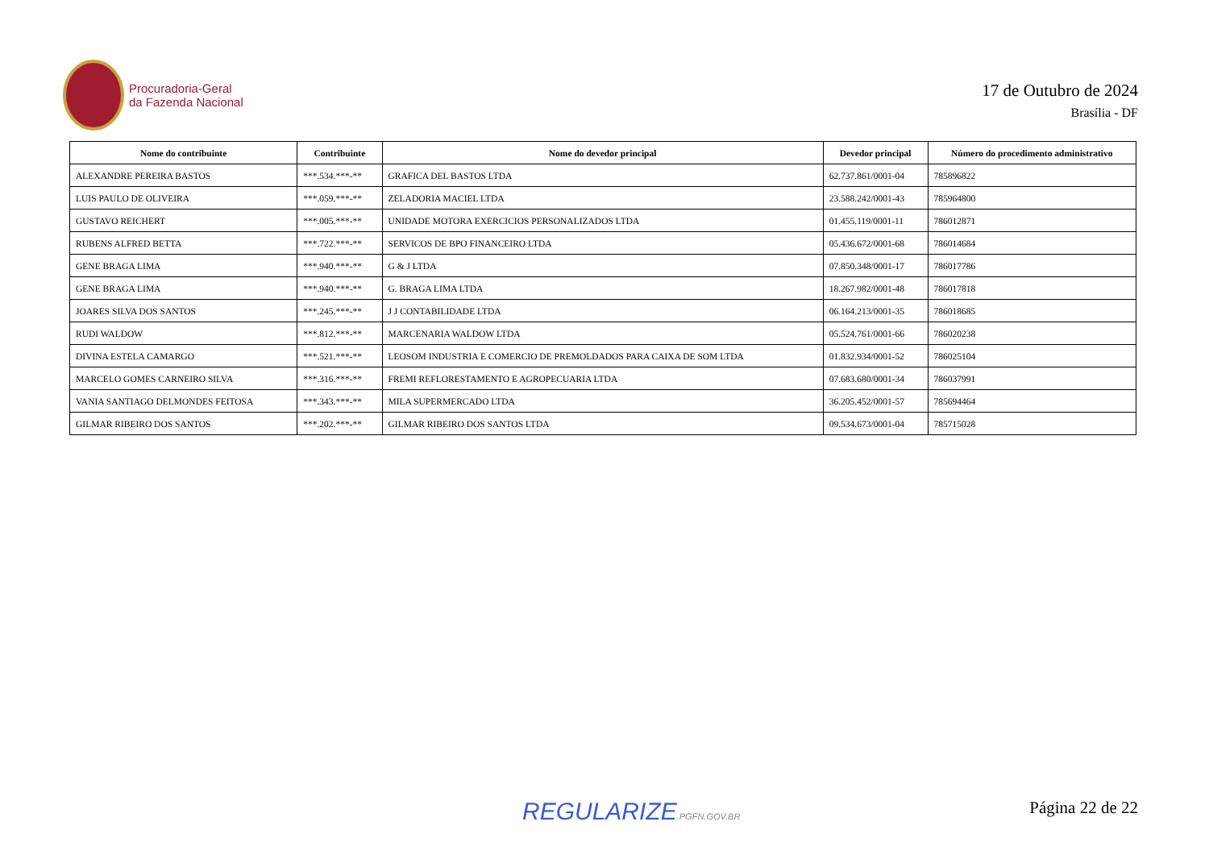Procuradoria-Geral
da Fazenda Nacional
17 de Outubro de 2024
Brasília - DF
| Nome do contribuinte | Contribuinte | Nome do devedor principal | Devedor principal | Número do procedimento administrativo |
| --- | --- | --- | --- | --- |
| ALEXANDRE PEREIRA BASTOS | ***.534.***-** | GRAFICA DEL BASTOS LTDA | 62.737.861/0001-04 | 785896822 |
| LUIS PAULO DE OLIVEIRA | ***.059.***-** | ZELADORIA MACIEL LTDA | 23.588.242/0001-43 | 785964800 |
| GUSTAVO REICHERT | ***.005.***-** | UNIDADE MOTORA EXERCICIOS PERSONALIZADOS LTDA | 01.455.119/0001-11 | 786012871 |
| RUBENS ALFRED BETTA | ***.722.***-** | SERVICOS DE BPO FINANCEIRO LTDA | 05.436.672/0001-68 | 786014684 |
| GENE BRAGA LIMA | ***.940.***-** | G & J LTDA | 07.850.348/0001-17 | 786017786 |
| GENE BRAGA LIMA | ***.940.***-** | G. BRAGA LIMA LTDA | 18.267.982/0001-48 | 786017818 |
| JOARES SILVA DOS SANTOS | ***.245.***-** | J J CONTABILIDADE LTDA | 06.164.213/0001-35 | 786018685 |
| RUDI WALDOW | ***.812.***-** | MARCENARIA WALDOW LTDA | 05.524.761/0001-66 | 786020238 |
| DIVINA ESTELA CAMARGO | ***.521.***-** | LEOSOM INDUSTRIA E COMERCIO DE PREMOLDADOS PARA CAIXA DE SOM LTDA | 01.832.934/0001-52 | 786025104 |
| MARCELO GOMES CARNEIRO SILVA | ***.316.***-** | FREMI REFLORESTAMENTO E AGROPECUARIA LTDA | 07.683.680/0001-34 | 786037991 |
| VANIA SANTIAGO DELMONDES FEITOSA | ***.343.***-** | MILA SUPERMERCADO LTDA | 36.205.452/0001-57 | 785694464 |
| GILMAR RIBEIRO DOS SANTOS | ***.202.***-** | GILMAR RIBEIRO DOS SANTOS LTDA | 09.534.673/0001-04 | 785715028 |
REGULARIZE.PGFN.GOV.BR Página 22 de 22